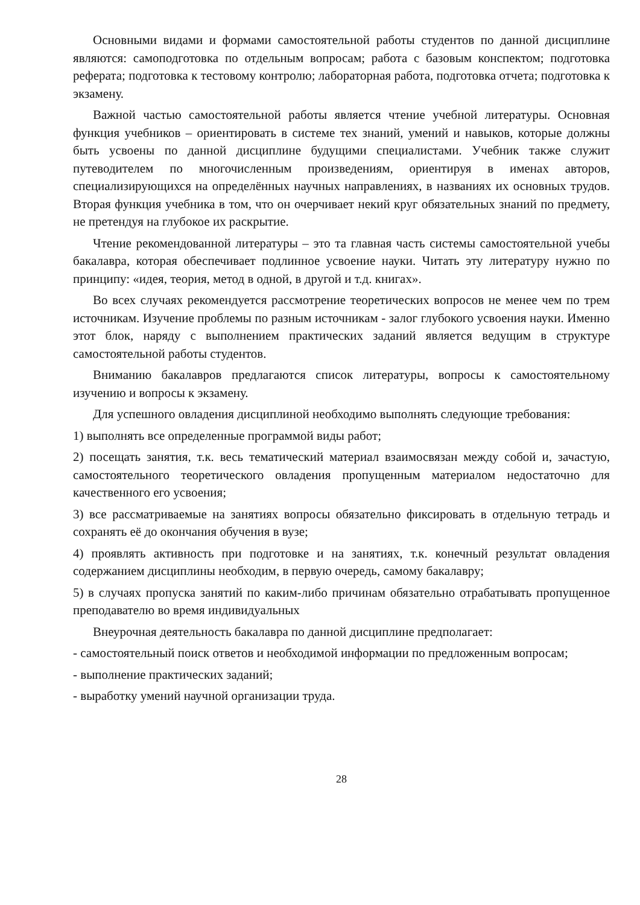Основными видами и формами самостоятельной работы студентов по данной дисциплине являются: самоподготовка по отдельным вопросам; работа с базовым конспектом; подготовка реферата; подготовка к тестовому контролю; лабораторная работа, подготовка отчета; подготовка к экзамену.
Важной частью самостоятельной работы является чтение учебной литературы. Основная функция учебников – ориентировать в системе тех знаний, умений и навыков, которые должны быть усвоены по данной дисциплине будущими специалистами. Учебник также служит путеводителем по многочисленным произведениям, ориентируя в именах авторов, специализирующихся на определённых научных направлениях, в названиях их основных трудов. Вторая функция учебника в том, что он очерчивает некий круг обязательных знаний по предмету, не претендуя на глубокое их раскрытие.
Чтение рекомендованной литературы – это та главная часть системы самостоятельной учебы бакалавра, которая обеспечивает подлинное усвоение науки. Читать эту литературу нужно по принципу: «идея, теория, метод в одной, в другой и т.д. книгах».
Во всех случаях рекомендуется рассмотрение теоретических вопросов не менее чем по трем источникам. Изучение проблемы по разным источникам - залог глубокого усвоения науки. Именно этот блок, наряду с выполнением практических заданий является ведущим в структуре самостоятельной работы студентов.
Вниманию бакалавров предлагаются список литературы, вопросы к самостоятельному изучению и вопросы к экзамену.
Для успешного овладения дисциплиной необходимо выполнять следующие требования:
1) выполнять все определенные программой виды работ;
2) посещать занятия, т.к. весь тематический материал взаимосвязан между собой и, зачастую, самостоятельного теоретического овладения пропущенным материалом недостаточно для качественного его усвоения;
3) все рассматриваемые на занятиях вопросы обязательно фиксировать в отдельную тетрадь и сохранять её до окончания обучения в вузе;
4) проявлять активность при подготовке и на занятиях, т.к. конечный результат овладения содержанием дисциплины необходим, в первую очередь, самому бакалавру;
5) в случаях пропуска занятий по каким-либо причинам обязательно отрабатывать пропущенное преподавателю во время индивидуальных
Внеурочная деятельность бакалавра по данной дисциплине предполагает:
- самостоятельный поиск ответов и необходимой информации по предложенным вопросам;
- выполнение практических заданий;
- выработку умений научной организации труда.
28